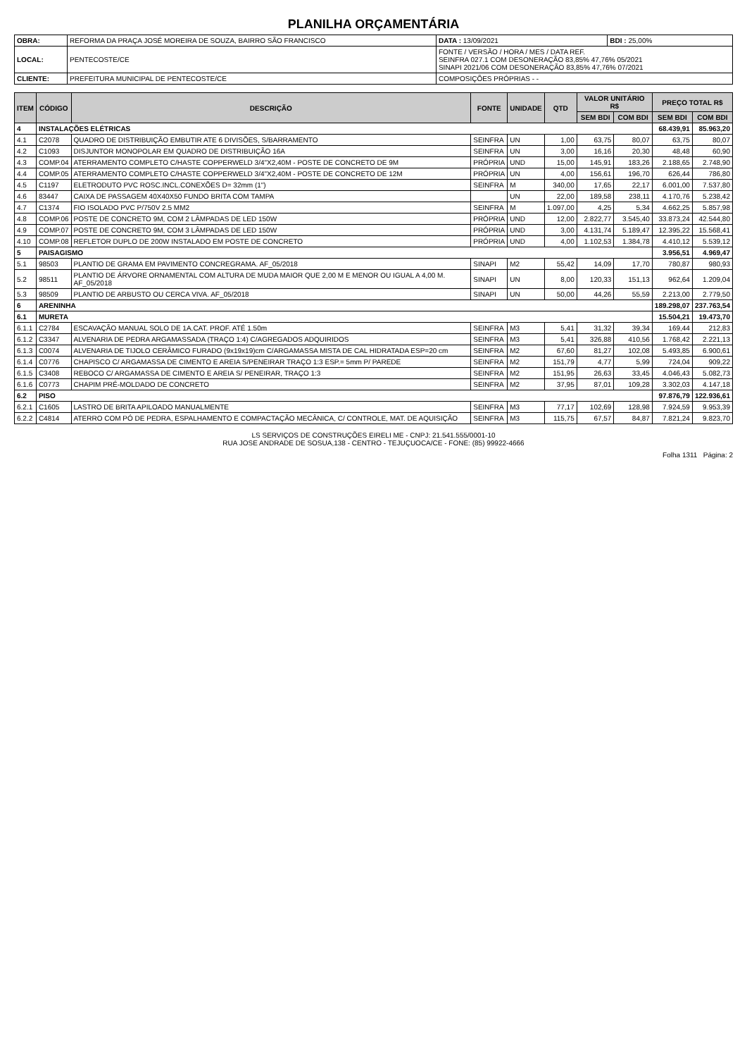PLANILHA ORÇAMENTÁRIA
| OBRA: | REFORMA DA PRAÇA JOSÉ MOREIRA DE SOUZA, BAIRRO SÃO FRANCISCO | DATA : 13/09/2021 | BDI : 25,00% |
| LOCAL: | PENTECOSTE/CE | FONTE / VERSÃO / HORA / MES / DATA REF. SEINFRA 027.1 COM DESONERAÇÃO 83,85% 47,76% 05/2021 SINAPI 2021/06 COM DESONERAÇÃO 83,85% 47,76% 07/2021 | |
| CLIENTE: | PREFEITURA MUNICIPAL DE PENTECOSTE/CE | COMPOSIÇÕES PRÓPRIAS - - | |
| ITEM | CÓDIGO | DESCRIÇÃO | FONTE | UNIDADE | QTD | VALOR UNITÁRIO R$ | | PREÇO TOTAL R$ | |
| --- | --- | --- | --- | --- | --- | --- | --- | --- | --- |
| | | | | | | SEM BDI | COM BDI | SEM BDI | COM BDI |
| 4 | INSTALAÇÕES ELÉTRICAS | | | | | | | 68.439,91 | 85.963,20 |
| 4.1 | C2078 | QUADRO DE DISTRIBUIÇÃO EMBUTIR ATE 6 DIVISÕES, S/BARRAMENTO | SEINFRA | UN | 1,00 | 63,75 | 80,07 | 63,75 | 80,07 |
| 4.2 | C1093 | DISJUNTOR MONOPOLAR EM QUADRO DE DISTRIBUIÇÃO 16A | SEINFRA | UN | 3,00 | 16,16 | 20,30 | 48,48 | 60,90 |
| 4.3 | COMP.04 | ATERRAMENTO COMPLETO C/HASTE COPPERWELD 3/4"X2,40M - POSTE DE CONCRETO DE 9M | PRÓPRIA | UND | 15,00 | 145,91 | 183,26 | 2.188,65 | 2.748,90 |
| 4.4 | COMP.05 | ATERRAMENTO COMPLETO C/HASTE COPPERWELD 3/4"X2,40M - POSTE DE CONCRETO DE 12M | PRÓPRIA | UN | 4,00 | 156,61 | 196,70 | 626,44 | 786,80 |
| 4.5 | C1197 | ELETRODUTO PVC ROSC.INCL.CONEXÕES D= 32mm (1") | SEINFRA | M | 340,00 | 17,65 | 22,17 | 6.001,00 | 7.537,80 |
| 4.6 | 83447 | CAIXA DE PASSAGEM 40X40X50 FUNDO BRITA COM TAMPA | | UN | 22,00 | 189,58 | 238,11 | 4.170,76 | 5.238,42 |
| 4.7 | C1374 | FIO ISOLADO PVC P/750V 2.5 MM2 | SEINFRA | M | 1.097,00 | 4,25 | 5,34 | 4.662,25 | 5.857,98 |
| 4.8 | COMP.06 | POSTE DE CONCRETO 9M, COM 2 LÂMPADAS DE LED 150W | PRÓPRIA | UND | 12,00 | 2.822,77 | 3.545,40 | 33.873,24 | 42.544,80 |
| 4.9 | COMP.07 | POSTE DE CONCRETO 9M, COM 3 LÂMPADAS DE LED 150W | PRÓPRIA | UND | 3,00 | 4.131,74 | 5.189,47 | 12.395,22 | 15.568,41 |
| 4.10 | COMP.08 | REFLETOR DUPLO DE 200W INSTALADO EM POSTE DE CONCRETO | PRÓPRIA | UND | 4,00 | 1.102,53 | 1.384,78 | 4.410,12 | 5.539,12 |
| 5 | PAISAGISMO | | | | | | | 3.956,51 | 4.969,47 |
| 5.1 | 98503 | PLANTIO DE GRAMA EM PAVIMENTO CONCREGRAMA. AF_05/2018 | SINAPI | M2 | 55,42 | 14,09 | 17,70 | 780,87 | 980,93 |
| 5.2 | 98511 | PLANTIO DE ÁRVORE ORNAMENTAL COM ALTURA DE MUDA MAIOR QUE 2,00 M E MENOR OU IGUAL A 4,00 M. AF_05/2018 | SINAPI | UN | 8,00 | 120,33 | 151,13 | 962,64 | 1.209,04 |
| 5.3 | 98509 | PLANTIO DE ARBUSTO OU CERCA VIVA. AF_05/2018 | SINAPI | UN | 50,00 | 44,26 | 55,59 | 2.213,00 | 2.779,50 |
| 6 | ARENINHA | | | | | | | 189.298,07 | 237.763,54 |
| 6.1 | MURETA | | | | | | | 15.504,21 | 19.473,70 |
| 6.1.1 | C2784 | ESCAVAÇÃO MANUAL SOLO DE 1A.CAT. PROF. ATÉ 1.50m | SEINFRA | M3 | 5,41 | 31,32 | 39,34 | 169,44 | 212,83 |
| 6.1.2 | C3347 | ALVENARIA DE PEDRA ARGAMASSADA (TRAÇO 1:4) C/AGREGADOS ADQUIRIDOS | SEINFRA | M3 | 5,41 | 326,88 | 410,56 | 1.768,42 | 2.221,13 |
| 6.1.3 | C0074 | ALVENARIA DE TIJOLO CERÂMICO FURADO (9x19x19)cm C/ARGAMASSA MISTA DE CAL HIDRATADA ESP=20 cm | SEINFRA | M2 | 67,60 | 81,27 | 102,08 | 5.493,85 | 6.900,61 |
| 6.1.4 | C0776 | CHAPISCO C/ ARGAMASSA DE CIMENTO E AREIA S/PENEIRAR TRAÇO 1:3 ESP.= 5mm P/ PAREDE | SEINFRA | M2 | 151,79 | 4,77 | 5,99 | 724,04 | 909,22 |
| 6.1.5 | C3408 | REBOCO C/ ARGAMASSA DE CIMENTO E AREIA S/ PENEIRAR, TRAÇO 1:3 | SEINFRA | M2 | 151,95 | 26,63 | 33,45 | 4.046,43 | 5.082,73 |
| 6.1.6 | C0773 | CHAPIM PRÉ-MOLDADO DE CONCRETO | SEINFRA | M2 | 37,95 | 87,01 | 109,28 | 3.302,03 | 4.147,18 |
| 6.2 | PISO | | | | | | | 97.876,79 | 122.936,61 |
| 6.2.1 | C1605 | LASTRO DE BRITA APILOADO MANUALMENTE | SEINFRA | M3 | 77,17 | 102,69 | 128,98 | 7.924,59 | 9.953,39 |
| 6.2.2 | C4814 | ATERRO COM PÓ DE PEDRA, ESPALHAMENTO E COMPACTAÇÃO MECÂNICA, C/ CONTROLE, MAT. DE AQUISIÇÃO | SEINFRA | M3 | 115,75 | 67,57 | 84,87 | 7.821,24 | 9.823,70 |
LS SERVIÇOS DE CONSTRUÇÕES EIRELI ME - CNPJ: 21.541.555/0001-10
RUA JOSE ANDRADE DE SOSUA,138 - CENTRO - TEJUÇUOCA/CE - FONE: (85) 99922-4666
Folha 1311 Página: 2